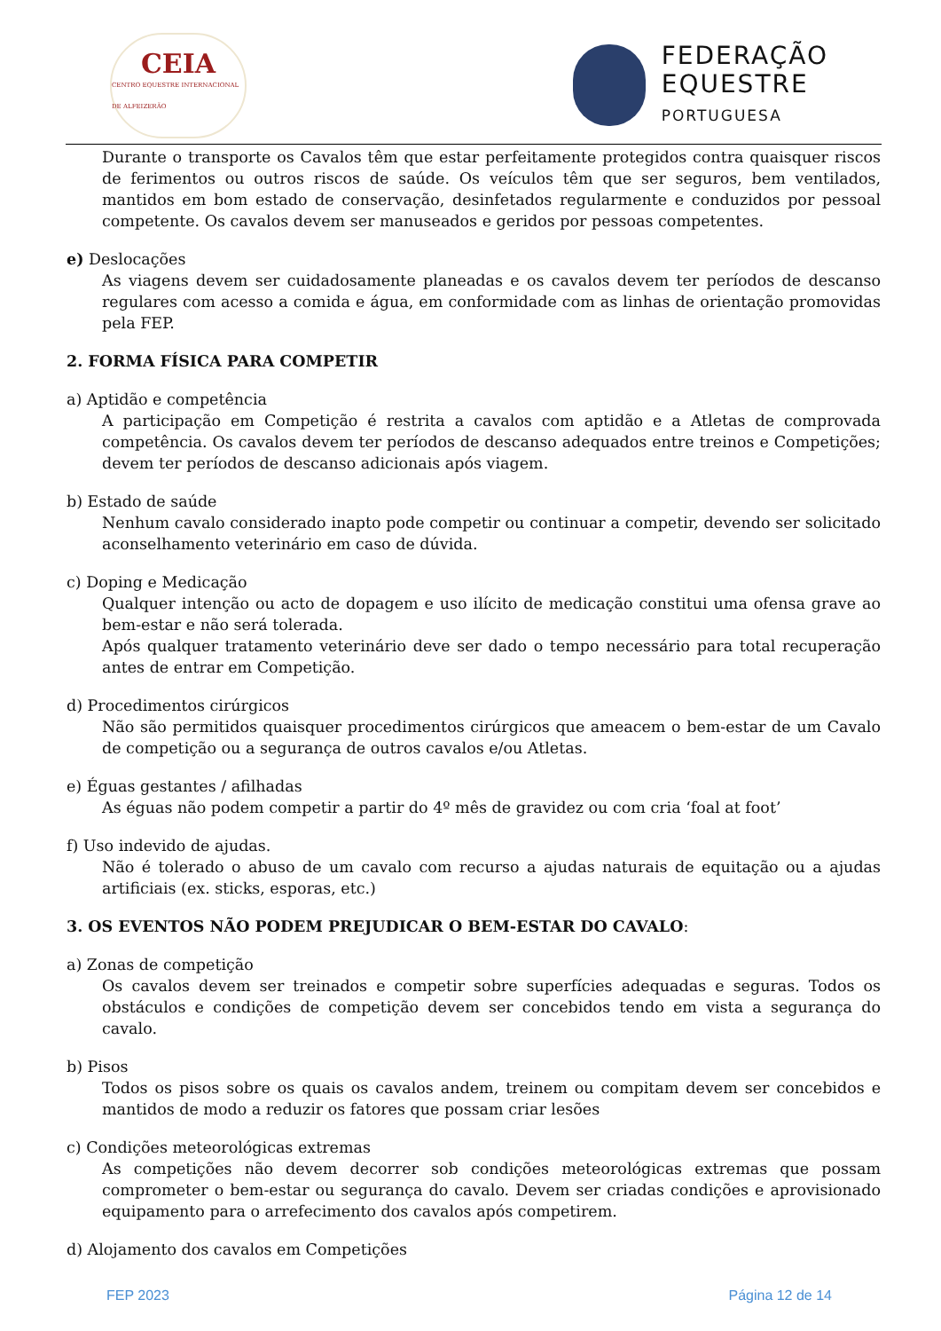CEIA
CENTRO EQUESTRE INTERNACIONAL DE ALFEIZERÃO
FEDERAÇÃO
EQUESTRE
PORTUGUESA
Durante o transporte os Cavalos têm que estar perfeitamente protegidos contra quaisquer riscos de ferimentos ou outros riscos de saúde. Os veículos têm que ser seguros, bem ventilados, mantidos em bom estado de conservação, desinfetados regularmente e conduzidos por pessoal competente. Os cavalos devem ser manuseados e geridos por pessoas competentes.
e) Deslocações
As viagens devem ser cuidadosamente planeadas e os cavalos devem ter períodos de descanso regulares com acesso a comida e água, em conformidade com as linhas de orientação promovidas pela FEP.
2. FORMA FÍSICA PARA COMPETIR
a) Aptidão e competência
A participação em Competição é restrita a cavalos com aptidão e a Atletas de comprovada competência. Os cavalos devem ter períodos de descanso adequados entre treinos e Competições; devem ter períodos de descanso adicionais após viagem.
b) Estado de saúde
Nenhum cavalo considerado inapto pode competir ou continuar a competir, devendo ser solicitado aconselhamento veterinário em caso de dúvida.
c) Doping e Medicação
Qualquer intenção ou acto de dopagem e uso ilícito de medicação constitui uma ofensa grave ao bem-estar e não será tolerada.
Após qualquer tratamento veterinário deve ser dado o tempo necessário para total recuperação antes de entrar em Competição.
d) Procedimentos cirúrgicos
Não são permitidos quaisquer procedimentos cirúrgicos que ameacem o bem-estar de um Cavalo de competição ou a segurança de outros cavalos e/ou Atletas.
e) Éguas gestantes / afilhadas
As éguas não podem competir a partir do 4º mês de gravidez ou com cria ‘foal at foot’
f) Uso indevido de ajudas.
Não é tolerado o abuso de um cavalo com recurso a ajudas naturais de equitação ou a ajudas artificiais (ex. sticks, esporas, etc.)
3. OS EVENTOS NÃO PODEM PREJUDICAR O BEM-ESTAR DO CAVALO:
a) Zonas de competição
Os cavalos devem ser treinados e competir sobre superfícies adequadas e seguras. Todos os obstáculos e condições de competição devem ser concebidos tendo em vista a segurança do cavalo.
b) Pisos
Todos os pisos sobre os quais os cavalos andem, treinem ou compitam devem ser concebidos e mantidos de modo a reduzir os fatores que possam criar lesões
c) Condições meteorológicas extremas
As competições não devem decorrer sob condições meteorológicas extremas que possam comprometer o bem-estar ou segurança do cavalo. Devem ser criadas condições e aprovisionado equipamento para o arrefecimento dos cavalos após competirem.
d) Alojamento dos cavalos em Competições
FEP 2023 Página 12 de 14